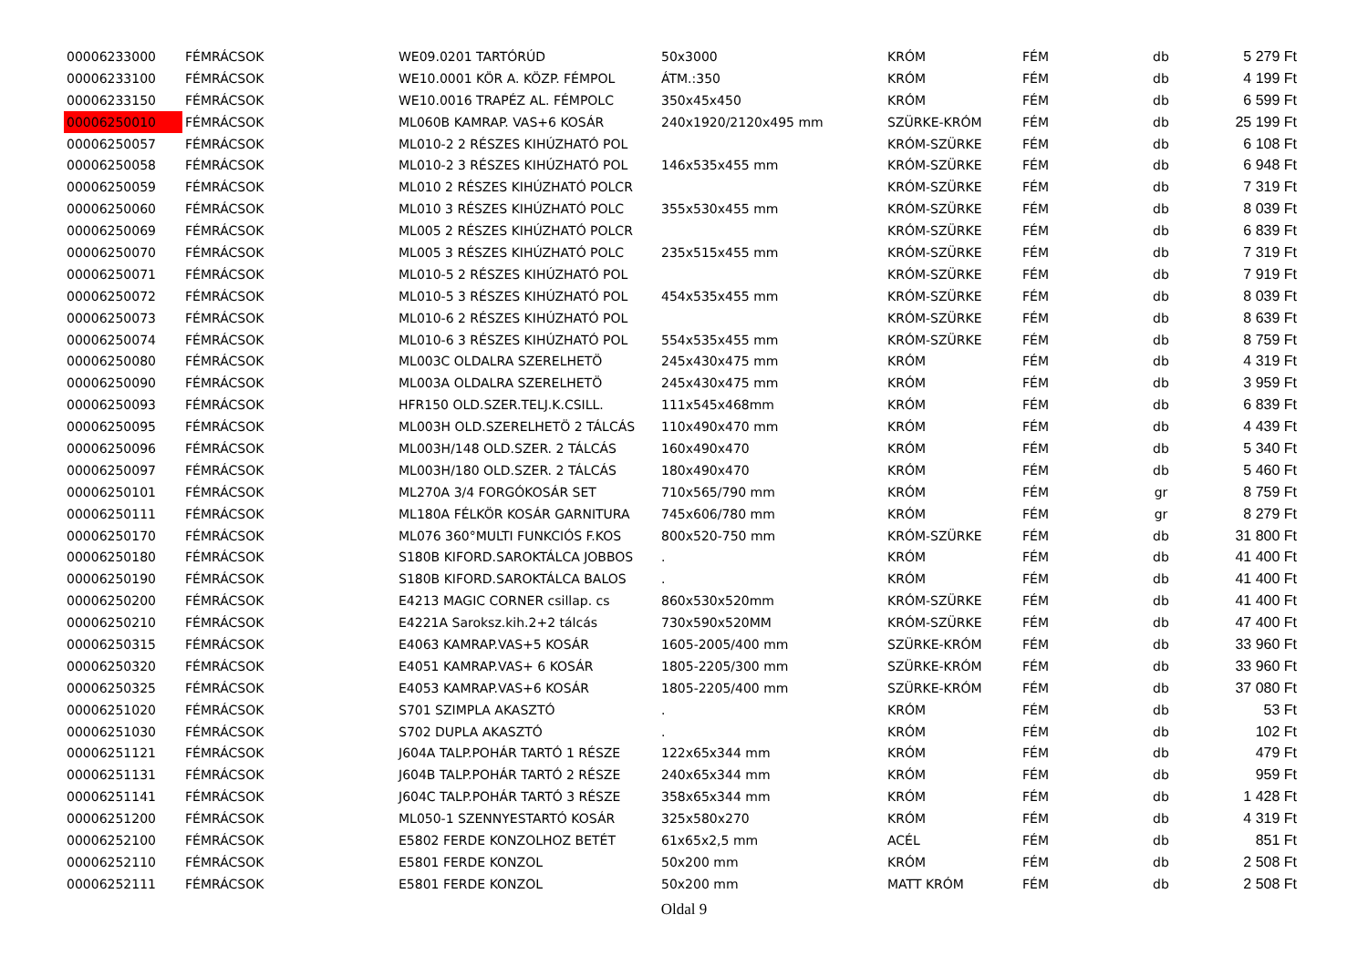| 00006233000 | FÉMRÁCSOK | WE09.0201 TARTÓRÚD | 50x3000 | KRÓM | FÉM | db | 5 279 Ft |
| 00006233100 | FÉMRÁCSOK | WE10.0001 KÖR A. KÖZP. FÉMPOL | ÁTM.:350 | KRÓM | FÉM | db | 4 199 Ft |
| 00006233150 | FÉMRÁCSOK | WE10.0016 TRAPÉZ AL. FÉMPOLC | 350x45x450 | KRÓM | FÉM | db | 6 599 Ft |
| 00006250010 | FÉMRÁCSOK | ML060B KAMRAP. VAS+6 KOSÁR | 240x1920/2120x495 mm | SZÜRKE-KRÓM | FÉM | db | 25 199 Ft |
| 00006250057 | FÉMRÁCSOK | ML010-2 2 RÉSZES KIHÚZHATÓ POL | | KRÓM-SZÜRKE | FÉM | db | 6 108 Ft |
| 00006250058 | FÉMRÁCSOK | ML010-2 3 RÉSZES KIHÚZHATÓ POL | 146x535x455 mm | KRÓM-SZÜRKE | FÉM | db | 6 948 Ft |
| 00006250059 | FÉMRÁCSOK | ML010 2 RÉSZES KIHÚZHATÓ POLCR | | KRÓM-SZÜRKE | FÉM | db | 7 319 Ft |
| 00006250060 | FÉMRÁCSOK | ML010 3 RÉSZES KIHÚZHATÓ POLC | 355x530x455 mm | KRÓM-SZÜRKE | FÉM | db | 8 039 Ft |
| 00006250069 | FÉMRÁCSOK | ML005 2 RÉSZES KIHÚZHATÓ POLCR | | KRÓM-SZÜRKE | FÉM | db | 6 839 Ft |
| 00006250070 | FÉMRÁCSOK | ML005 3 RÉSZES KIHÚZHATÓ POLC | 235x515x455 mm | KRÓM-SZÜRKE | FÉM | db | 7 319 Ft |
| 00006250071 | FÉMRÁCSOK | ML010-5 2 RÉSZES KIHÚZHATÓ POL | | KRÓM-SZÜRKE | FÉM | db | 7 919 Ft |
| 00006250072 | FÉMRÁCSOK | ML010-5 3 RÉSZES KIHÚZHATÓ POL | 454x535x455 mm | KRÓM-SZÜRKE | FÉM | db | 8 039 Ft |
| 00006250073 | FÉMRÁCSOK | ML010-6 2 RÉSZES KIHÚZHATÓ POL | | KRÓM-SZÜRKE | FÉM | db | 8 639 Ft |
| 00006250074 | FÉMRÁCSOK | ML010-6 3 RÉSZES KIHÚZHATÓ POL | 554x535x455 mm | KRÓM-SZÜRKE | FÉM | db | 8 759 Ft |
| 00006250080 | FÉMRÁCSOK | ML003C OLDALRA SZERELHETÖ | 245x430x475 mm | KRÓM | FÉM | db | 4 319 Ft |
| 00006250090 | FÉMRÁCSOK | ML003A OLDALRA SZERELHETÖ | 245x430x475 mm | KRÓM | FÉM | db | 3 959 Ft |
| 00006250093 | FÉMRÁCSOK | HFR150 OLD.SZER.TELJ.K.CSILL. | 111x545x468mm | KRÓM | FÉM | db | 6 839 Ft |
| 00006250095 | FÉMRÁCSOK | ML003H OLD.SZERELHETÖ 2 TÁLCÁS | 110x490x470 mm | KRÓM | FÉM | db | 4 439 Ft |
| 00006250096 | FÉMRÁCSOK | ML003H/148 OLD.SZER. 2 TÁLCÁS | 160x490x470 | KRÓM | FÉM | db | 5 340 Ft |
| 00006250097 | FÉMRÁCSOK | ML003H/180 OLD.SZER. 2 TÁLCÁS | 180x490x470 | KRÓM | FÉM | db | 5 460 Ft |
| 00006250101 | FÉMRÁCSOK | ML270A 3/4 FORGÓKOSÁR SET | 710x565/790 mm | KRÓM | FÉM | gr | 8 759 Ft |
| 00006250111 | FÉMRÁCSOK | ML180A FÉLKÖR KOSÁR GARNITURA | 745x606/780 mm | KRÓM | FÉM | gr | 8 279 Ft |
| 00006250170 | FÉMRÁCSOK | ML076 360°MULTI FUNKCIÓS F.KOS | 800x520-750 mm | KRÓM-SZÜRKE | FÉM | db | 31 800 Ft |
| 00006250180 | FÉMRÁCSOK | S180B KIFORD.SAROKTÁLCA JOBBOS | . | KRÓM | FÉM | db | 41 400 Ft |
| 00006250190 | FÉMRÁCSOK | S180B KIFORD.SAROKTÁLCA BALOS | . | KRÓM | FÉM | db | 41 400 Ft |
| 00006250200 | FÉMRÁCSOK | E4213 MAGIC CORNER csillap. cs | 860x530x520mm | KRÓM-SZÜRKE | FÉM | db | 41 400 Ft |
| 00006250210 | FÉMRÁCSOK | E4221A Saroksz.kih.2+2 tálcás | 730x590x520MM | KRÓM-SZÜRKE | FÉM | db | 47 400 Ft |
| 00006250315 | FÉMRÁCSOK | E4063 KAMRAP.VAS+5 KOSÁR | 1605-2005/400 mm | SZÜRKE-KRÓM | FÉM | db | 33 960 Ft |
| 00006250320 | FÉMRÁCSOK | E4051 KAMRAP.VAS+ 6 KOSÁR | 1805-2205/300 mm | SZÜRKE-KRÓM | FÉM | db | 33 960 Ft |
| 00006250325 | FÉMRÁCSOK | E4053 KAMRAP.VAS+6 KOSÁR | 1805-2205/400 mm | SZÜRKE-KRÓM | FÉM | db | 37 080 Ft |
| 00006251020 | FÉMRÁCSOK | S701 SZIMPLA AKASZTÓ | . | KRÓM | FÉM | db | 53 Ft |
| 00006251030 | FÉMRÁCSOK | S702 DUPLA AKASZTÓ | . | KRÓM | FÉM | db | 102 Ft |
| 00006251121 | FÉMRÁCSOK | J604A TALP.POHÁR TARTÓ 1 RÉSZE | 122x65x344 mm | KRÓM | FÉM | db | 479 Ft |
| 00006251131 | FÉMRÁCSOK | J604B TALP.POHÁR TARTÓ 2 RÉSZE | 240x65x344 mm | KRÓM | FÉM | db | 959 Ft |
| 00006251141 | FÉMRÁCSOK | J604C TALP.POHÁR TARTÓ 3 RÉSZE | 358x65x344 mm | KRÓM | FÉM | db | 1 428 Ft |
| 00006251200 | FÉMRÁCSOK | ML050-1 SZENNYESTARTÓ KOSÁR | 325x580x270 | KRÓM | FÉM | db | 4 319 Ft |
| 00006252100 | FÉMRÁCSOK | E5802 FERDE KONZOLHOZ BETÉT | 61x65x2,5 mm | ACÉL | FÉM | db | 851 Ft |
| 00006252110 | FÉMRÁCSOK | E5801 FERDE KONZOL | 50x200 mm | KRÓM | FÉM | db | 2 508 Ft |
| 00006252111 | FÉMRÁCSOK | E5801 FERDE KONZOL | 50x200 mm | MATT KRÓM | FÉM | db | 2 508 Ft |
Oldal 9